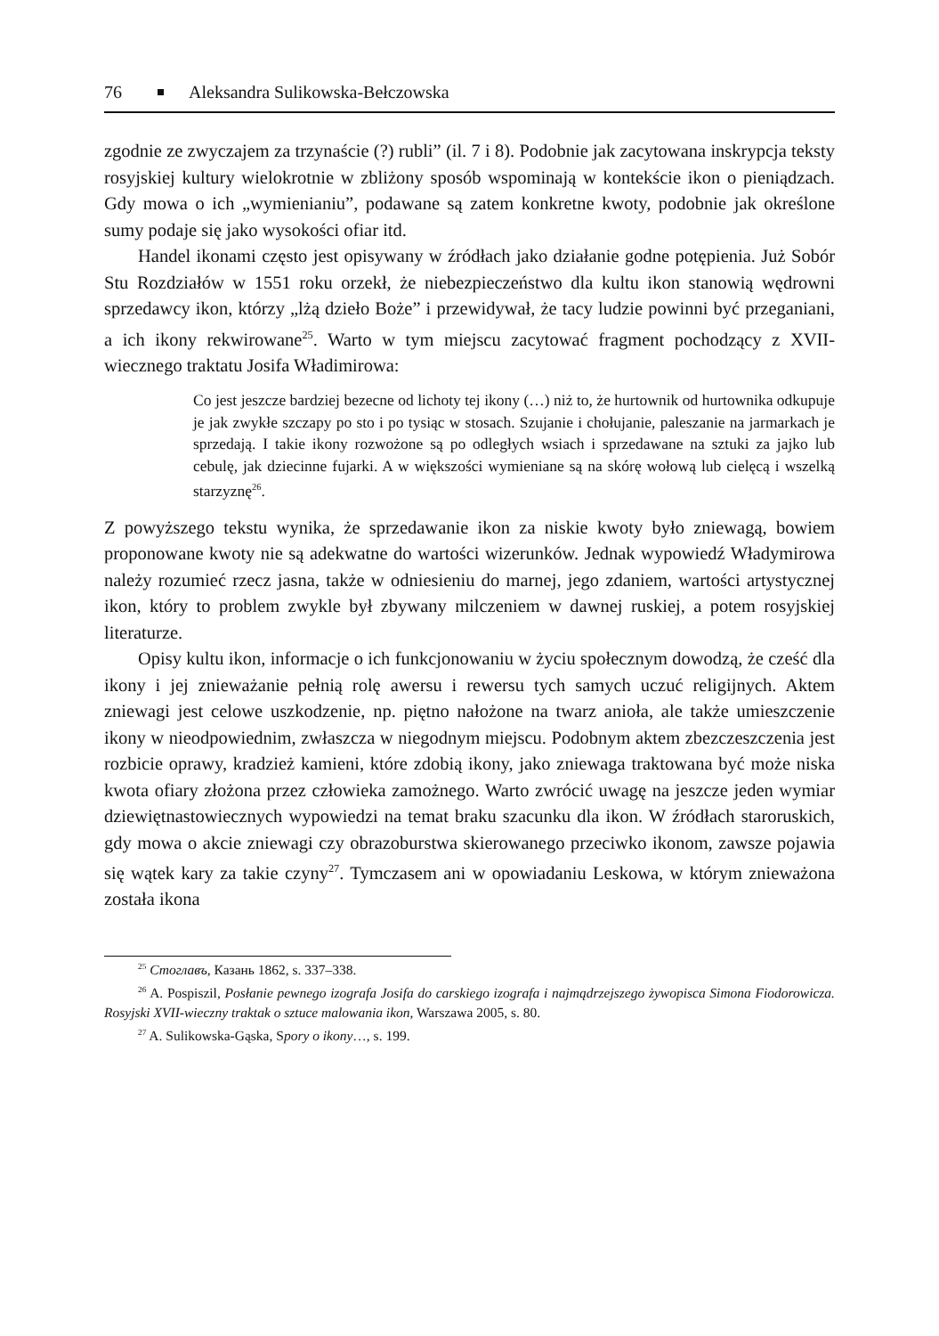76 Aleksandra Sulikowska-Bełczowska
zgodnie ze zwyczajem za trzynaście (?) rubli” (il. 7 i 8). Podobnie jak zacytowana inskrypcja teksty rosyjskiej kultury wielokrotnie w zbliżony sposób wspominają w kontekście ikon o pieniądzach. Gdy mowa o ich „wymienianiu”, podawane są zatem konkretne kwoty, podobnie jak określone sumy podaje się jako wysokości ofiar itd.
Handel ikonami często jest opisywany w źródłach jako działanie godne potępienia. Już Sobór Stu Rozdziałów w 1551 roku orzekł, że niebezpieczeństwo dla kultu ikon stanowią wędrowni sprzedawcy ikon, którzy „lżą dzieło Boże” i przewidywał, że tacy ludzie powinni być przeganiani, a ich ikony rekwirowane<sup>25</sup>. Warto w tym miejscu zacytować fragment pochodzący z XVII-wiecznego traktatu Josifa Władimirowa:
Co jest jeszcze bardziej bezecne od lichoty tej ikony (…) niż to, że hurtownik od hurtownika odkupuje je jak zwykłe szczapy po sto i po tysiąc w stosach. Szujanie i chołujanie, paleszanie na jarmarkach je sprzedają. I takie ikony rozwożone są po odległych wsiach i sprzedawane na sztuki za jajko lub cebulę, jak dziecinne fujarki. A w większości wymieniane są na skórę wołową lub cielęcą i wszelką starzyznę<sup>26</sup>.
Z powyższego tekstu wynika, że sprzedawanie ikon za niskie kwoty było zniewagą, bowiem proponowane kwoty nie są adekwatne do wartości wizerunków. Jednak wypowiedź Władymirowa należy rozumieć rzecz jasna, także w odniesieniu do marnej, jego zdaniem, wartości artystycznej ikon, który to problem zwykle był zbywany milczeniem w dawnej ruskiej, a potem rosyjskiej literaturze.
Opisy kultu ikon, informacje o ich funkcjonowaniu w życiu społecznym dowodzą, że cześć dla ikony i jej znieważanie pełnią rolę awersu i rewersu tych samych uczuć religijnych. Aktem zniewagi jest celowe uszkodzenie, np. piętno nałożone na twarz anioła, ale także umieszczenie ikony w nieodpowiednim, zwłaszcza w niegodnym miejscu. Podobnym aktem zbezczeszczenia jest rozbicie oprawy, kradzież kamieni, które zdobią ikony, jako zniewaga traktowana być może niska kwota ofiary złożona przez człowieka zamożnego. Warto zwrócić uwagę na jeszcze jeden wymiar dziewiętnastowiecznych wypowiedzi na temat braku szacunku dla ikon. W źródłach staroruskich, gdy mowa o akcie zniewagi czy obrazoburstwa skierowanego przeciwko ikonom, zawsze pojawia się wątek kary za takie czyny<sup>27</sup>. Tymczasem ani w opowiadaniu Leskowa, w którym znieważona została ikona
<sup>25</sup> Стоглавъ, Казань 1862, s. 337–338.
<sup>26</sup> A. Pospiszil, Posłanie pewnego izografa Josifa do carskiego izografa i najmądrzejszego żywopisca Simona Fiodorowicza. Rosyjski XVII-wieczny traktak o sztuce malowania ikon, Warszawa 2005, s. 80.
<sup>27</sup> A. Sulikowska-Gąska, Spory o ikony…, s. 199.